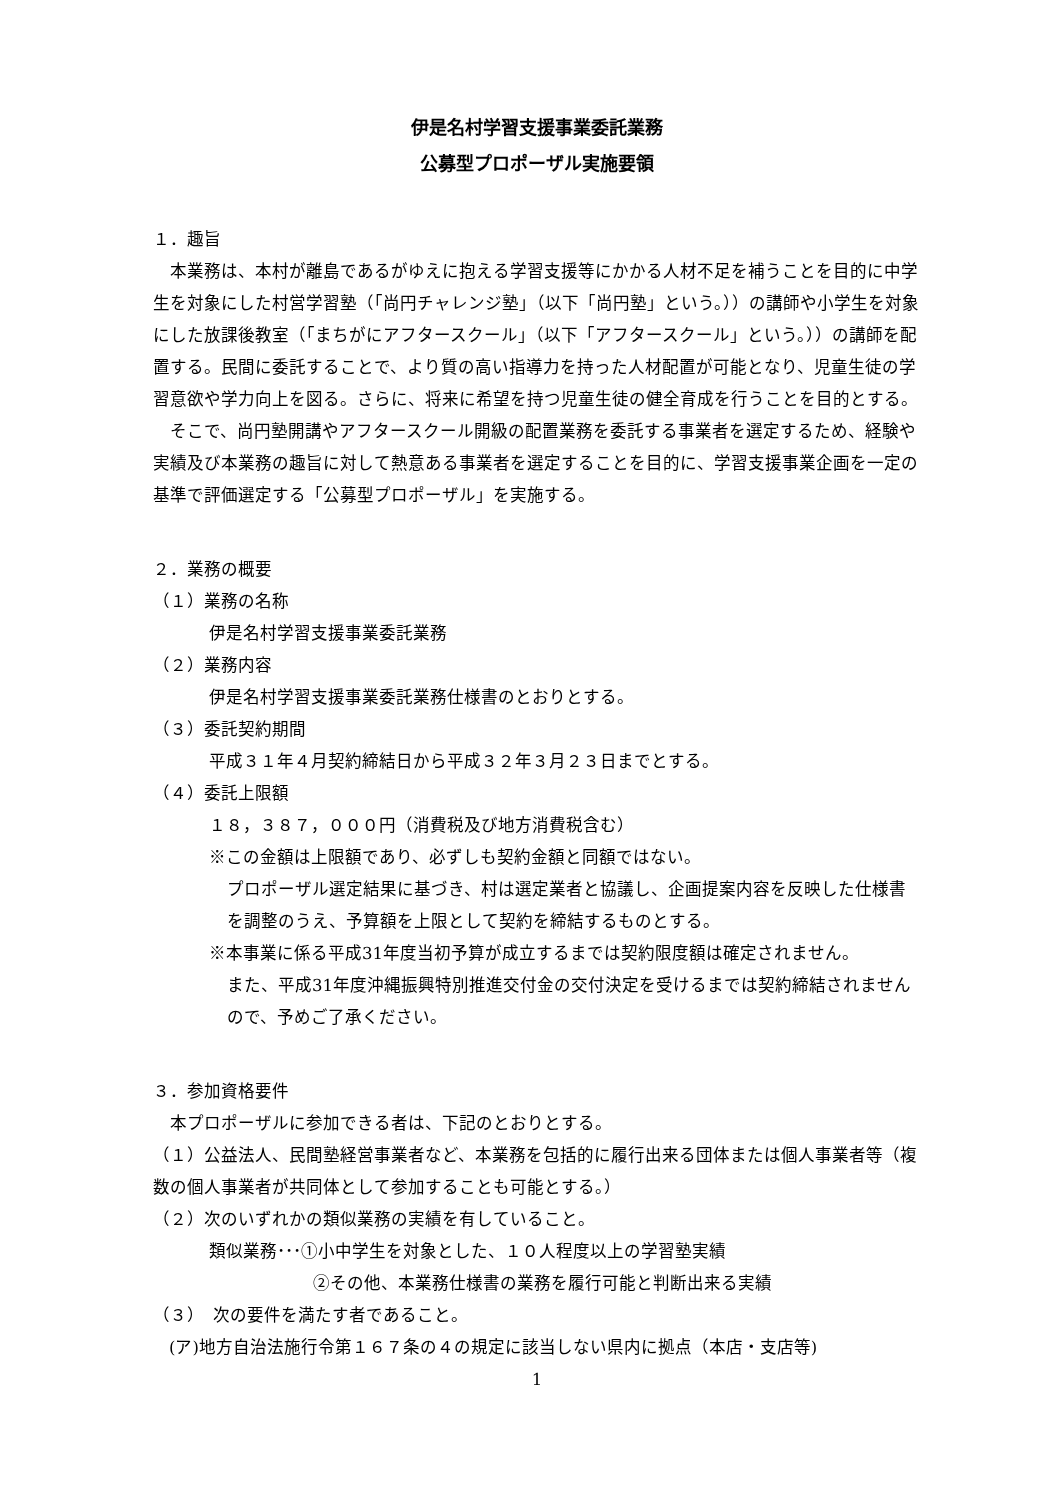伊是名村学習支援事業委託業務
公募型プロポーザル実施要領
１．趣旨
　本業務は、本村が離島であるがゆえに抱える学習支援等にかかる人材不足を補うことを目的に中学生を対象にした村営学習塾（「尚円チャレンジ塾」（以下「尚円塾」という。））の講師や小学生を対象にした放課後教室（「まちがにアフタースクール」（以下「アフタースクール」という。））の講師を配置する。民間に委託することで、より質の高い指導力を持った人材配置が可能となり、児童生徒の学習意欲や学力向上を図る。さらに、将来に希望を持つ児童生徒の健全育成を行うことを目的とする。
　そこで、尚円塾開講やアフタースクール開級の配置業務を委託する事業者を選定するため、経験や実績及び本業務の趣旨に対して熱意ある事業者を選定することを目的に、学習支援事業企画を一定の基準で評価選定する「公募型プロポーザル」を実施する。
２．業務の概要
（１）業務の名称
伊是名村学習支援事業委託業務
（２）業務内容
伊是名村学習支援事業委託業務仕様書のとおりとする。
（３）委託契約期間
平成３１年４月契約締結日から平成３２年３月２３日までとする。
（４）委託上限額
１８，３８７，０００円（消費税及び地方消費税含む）
※この金額は上限額であり、必ずしも契約金額と同額ではない。
プロポーザル選定結果に基づき、村は選定業者と協議し、企画提案内容を反映した仕様書を調整のうえ、予算額を上限として契約を締結するものとする。
※本事業に係る平成31年度当初予算が成立するまでは契約限度額は確定されません。
また、平成31年度沖縄振興特別推進交付金の交付決定を受けるまでは契約締結されませんので、予めご了承ください。
３．参加資格要件
　本プロポーザルに参加できる者は、下記のとおりとする。
（１）公益法人、民間塾経営事業者など、本業務を包括的に履行出来る団体または個人事業者等（複数の個人事業者が共同体として参加することも可能とする。）
（２）次のいずれかの類似業務の実績を有していること。
類似業務･･･①小中学生を対象とした、１０人程度以上の学習塾実績
②その他、本業務仕様書の業務を履行可能と判断出来る実績
（３）　次の要件を満たす者であること。
(ア)地方自治法施行令第１６７条の４の規定に該当しない県内に拠点（本店・支店等)
1